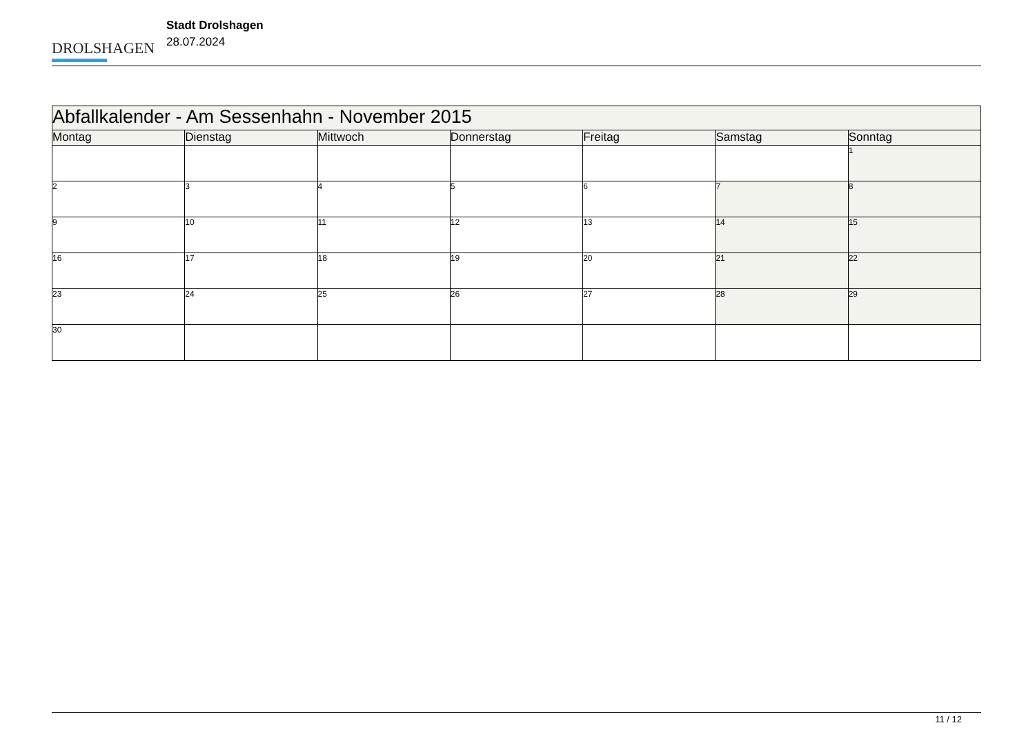DROLSHAGEN
Stadt Drolshagen
28.07.2024
| Abfallkalender - Am Sessenhahn - November 2015 | | | | | | |
| Montag | Dienstag | Mittwoch | Donnerstag | Freitag | Samstag | Sonntag |
| | | | | | | 1 |
| 2 | 3 | 4 | 5 | 6 | 7 | 8 |
| 9 | 10 | 11 | 12 | 13 | 14 | 15 |
| 16 | 17 | 18 | 19 | 20 | 21 | 22 |
| 23 | 24 | 25 | 26 | 27 | 28 | 29 |
| 30 | | | | | | |
11 / 12